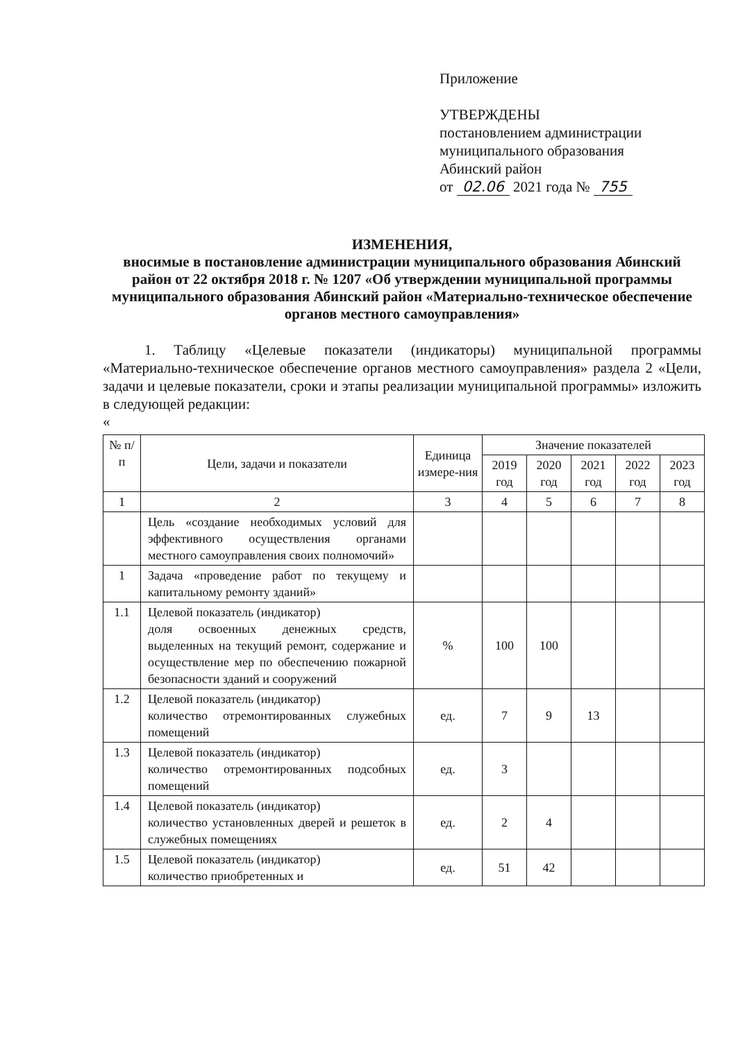Приложение
УТВЕРЖДЕНЫ
постановлением администрации
муниципального образования
Абинский район
от 02.06 2021 года № 755
ИЗМЕНЕНИЯ,
вносимые в постановление администрации муниципального образования Абинский район от 22 октября 2018 г. № 1207 «Об утверждении муниципальной программы муниципального образования Абинский район «Материально-техническое обеспечение органов местного самоуправления»
1. Таблицу «Целевые показатели (индикаторы) муниципальной программы «Материально-техническое обеспечение органов местного самоуправления» раздела 2 «Цели, задачи и целевые показатели, сроки и этапы реализации муниципальной программы» изложить в следующей редакции:
«
| № п/п | Цели, задачи и показатели | Единица измере-ния | Значение показателей | | | | |
| --- | --- | --- | --- | --- | --- | --- | --- |
| | | | 2019 год | 2020 год | 2021 год | 2022 год | 2023 год |
| 1 | 2 | 3 | 4 | 5 | 6 | 7 | 8 |
| | Цель «создание необходимых условий для эффективного осуществления органами местного самоуправления своих полномочий» | | | | | | |
| 1 | Задача «проведение работ по текущему и капитальному ремонту зданий» | | | | | | |
| 1.1 | Целевой показатель (индикатор) доля освоенных денежных средств, выделенных на текущий ремонт, содержание и осуществление мер по обеспечению пожарной безопасности зданий и сооружений | % | 100 | 100 | | | |
| 1.2 | Целевой показатель (индикатор) количество отремонтированных служебных помещений | ед. | 7 | 9 | 13 | | |
| 1.3 | Целевой показатель (индикатор) количество отремонтированных подсобных помещений | ед. | 3 | | | | |
| 1.4 | Целевой показатель (индикатор) количество установленных дверей и решеток в служебных помещениях | ед. | 2 | 4 | | | |
| 1.5 | Целевой показатель (индикатор) количество приобретенных и | ед. | 51 | 42 | | | |